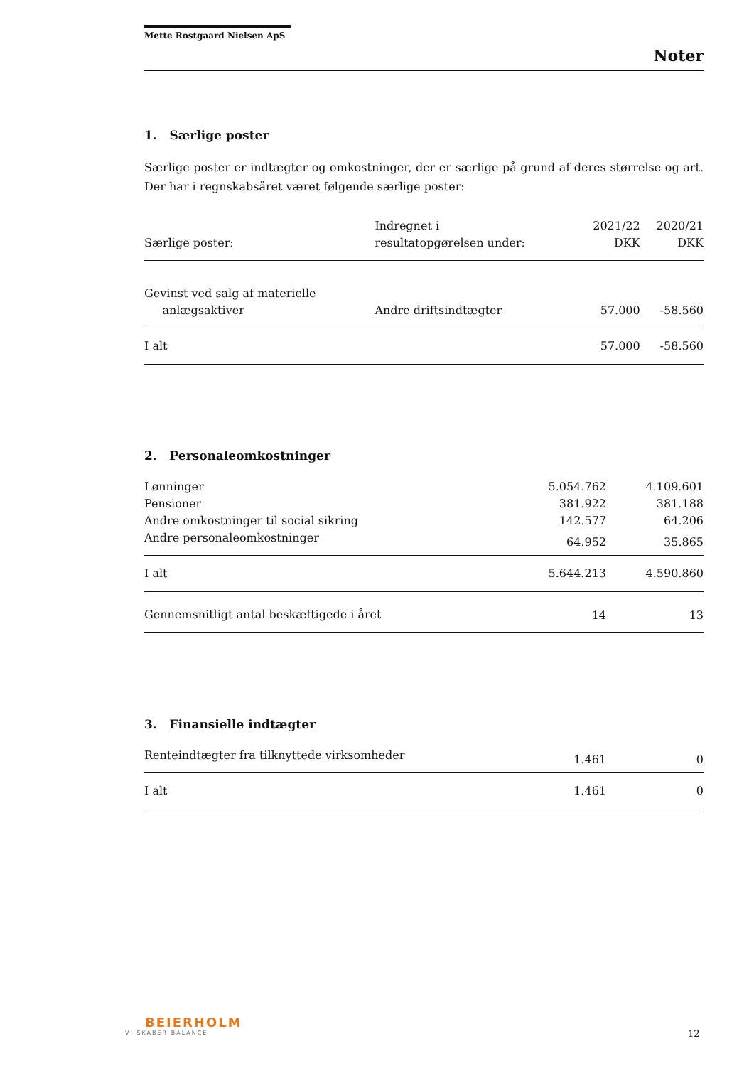Mette Rostgaard Nielsen ApS
Noter
1. Særlige poster
Særlige poster er indtægter og omkostninger, der er særlige på grund af deres størrelse og art. Der har i regnskabsåret været følgende særlige poster:
| Særlige poster: | Indregnet i resultatopgørelsen under: | 2021/22 DKK | 2020/21 DKK |
| Gevinst ved salg af materielle anlægsaktiver | Andre driftsindtægter | 57.000 | -58.560 |
| I alt | | 57.000 | -58.560 |
2. Personaleomkostninger
| Lønninger | 5.054.762 | 4.109.601 |
| Pensioner | 381.922 | 381.188 |
| Andre omkostninger til social sikring | 142.577 | 64.206 |
| Andre personaleomkostninger | 64.952 | 35.865 |
| I alt | 5.644.213 | 4.590.860 |
| Gennemsnitligt antal beskæftigede i året | 14 | 13 |
3. Finansielle indtægter
| Renteindtægter fra tilknyttede virksomheder | 1.461 | 0 |
| I alt | 1.461 | 0 |
BEIERHOLM
VI SKABER BALANCE
12